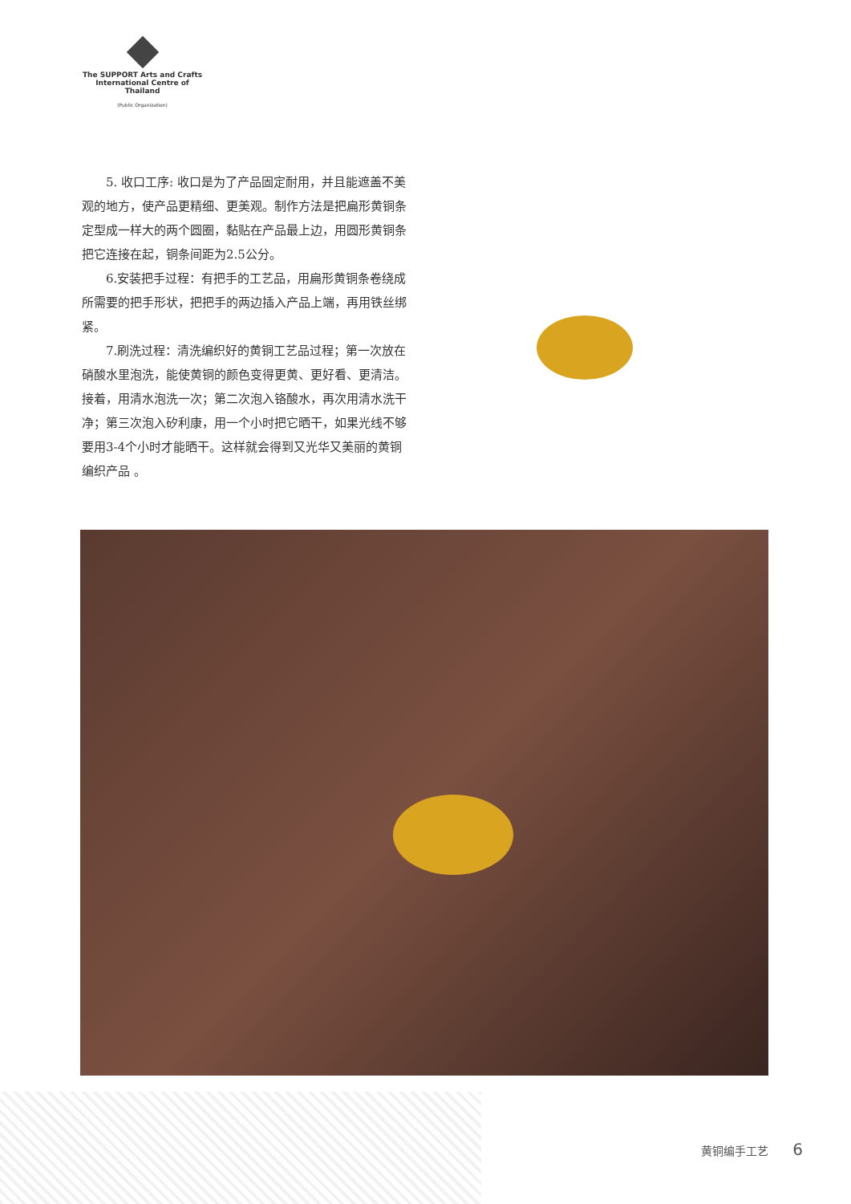The SUPPORT Arts and Crafts
International Centre of Thailand
(Public Organization)
5. 收口工序: 收口是为了产品固定耐用，并且能遮盖不美观的地方，使产品更精细、更美观。制作方法是把扁形黄铜条定型成一样大的两个圆圈，黏贴在产品最上边，用圆形黄铜条把它连接在起，铜条间距为2.5公分。
6.安装把手过程：有把手的工艺品，用扁形黄铜条卷绕成所需要的把手形状，把把手的两边插入产品上端，再用铁丝绑紧。
7.刷洗过程：清洗编织好的黄铜工艺品过程；第一次放在硝酸水里泡洗，能使黄铜的颜色变得更黄、更好看、更清洁。接着，用清水泡洗一次；第二次泡入铬酸水，再次用清水洗干净；第三次泡入矽利康，用一个小时把它晒干，如果光线不够要用3-4个小时才能晒干。这样就会得到又光华又美丽的黄铜编织产品 。
黄铜编手工艺 6